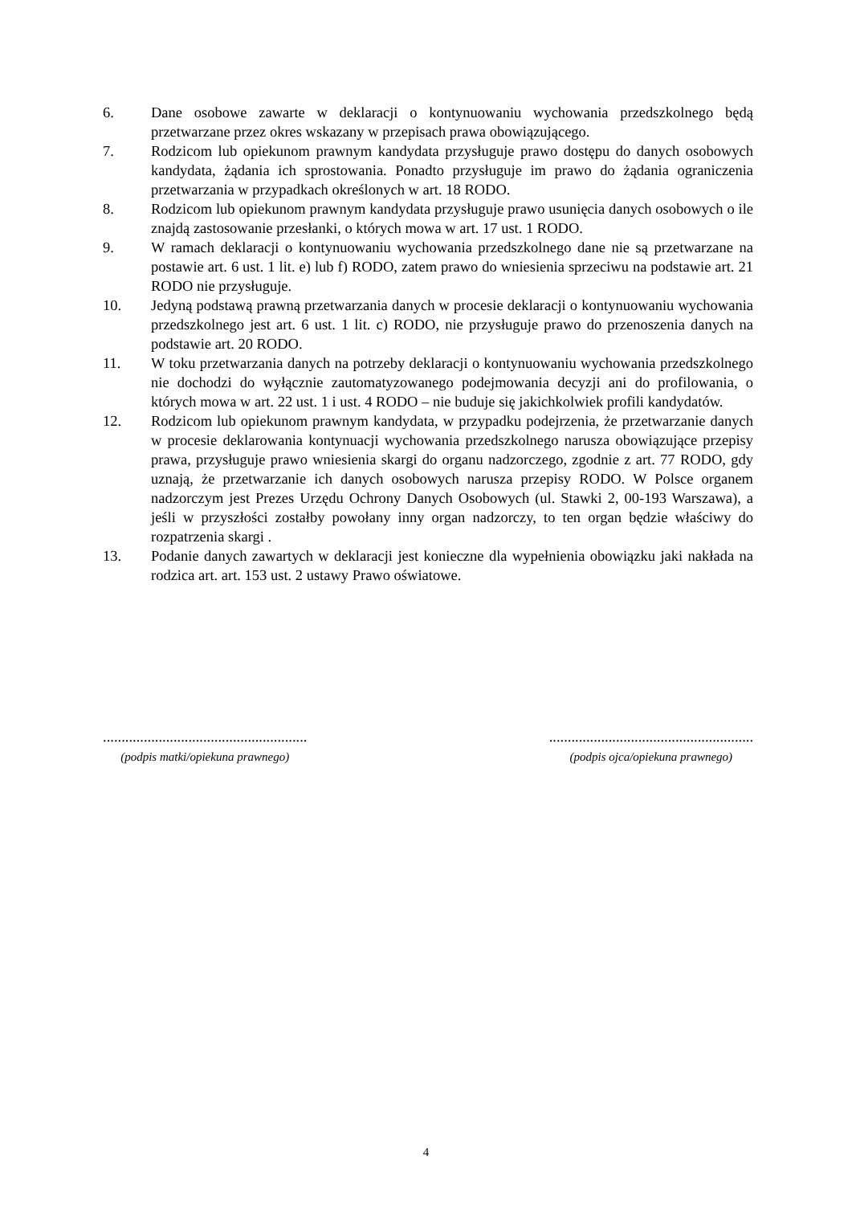6. Dane osobowe zawarte w deklaracji o kontynuowaniu wychowania przedszkolnego będą przetwarzane przez okres wskazany w przepisach prawa obowiązującego.
7. Rodzicom lub opiekunom prawnym kandydata przysługuje prawo dostępu do danych osobowych kandydata, żądania ich sprostowania. Ponadto przysługuje im prawo do żądania ograniczenia przetwarzania w przypadkach określonych w art. 18 RODO.
8. Rodzicom lub opiekunom prawnym kandydata przysługuje prawo usunięcia danych osobowych o ile znajdą zastosowanie przesłanki, o których mowa w art. 17 ust. 1 RODO.
9. W ramach deklaracji o kontynuowaniu wychowania przedszkolnego dane nie są przetwarzane na postawie art. 6 ust. 1 lit. e) lub f) RODO, zatem prawo do wniesienia sprzeciwu na podstawie art. 21 RODO nie przysługuje.
10. Jedyną podstawą prawną przetwarzania danych w procesie deklaracji o kontynuowaniu wychowania przedszkolnego jest art. 6 ust. 1 lit. c) RODO, nie przysługuje prawo do przenoszenia danych na podstawie art. 20 RODO.
11. W toku przetwarzania danych na potrzeby deklaracji o kontynuowaniu wychowania przedszkolnego nie dochodzi do wyłącznie zautomatyzowanego podejmowania decyzji ani do profilowania, o których mowa w art. 22 ust. 1 i ust. 4 RODO – nie buduje się jakichkolwiek profili kandydatów.
12. Rodzicom lub opiekunom prawnym kandydata, w przypadku podejrzenia, że przetwarzanie danych w procesie deklarowania kontynuacji wychowania przedszkolnego narusza obowiązujące przepisy prawa, przysługuje prawo wniesienia skargi do organu nadzorczego, zgodnie z art. 77 RODO, gdy uznają, że przetwarzanie ich danych osobowych narusza przepisy RODO. W Polsce organem nadzorczym jest Prezes Urzędu Ochrony Danych Osobowych (ul. Stawki 2, 00-193 Warszawa), a jeśli w przyszłości zostałby powołany inny organ nadzorczy, to ten organ będzie właściwy do rozpatrzenia skargi .
13. Podanie danych zawartych w deklaracji jest konieczne dla wypełnienia obowiązku jaki nakłada na rodzica art. art. 153 ust. 2 ustawy Prawo oświatowe.
.......................................................
(podpis matki/opiekuna prawnego)
.......................................................
(podpis ojca/opiekuna prawnego)
4